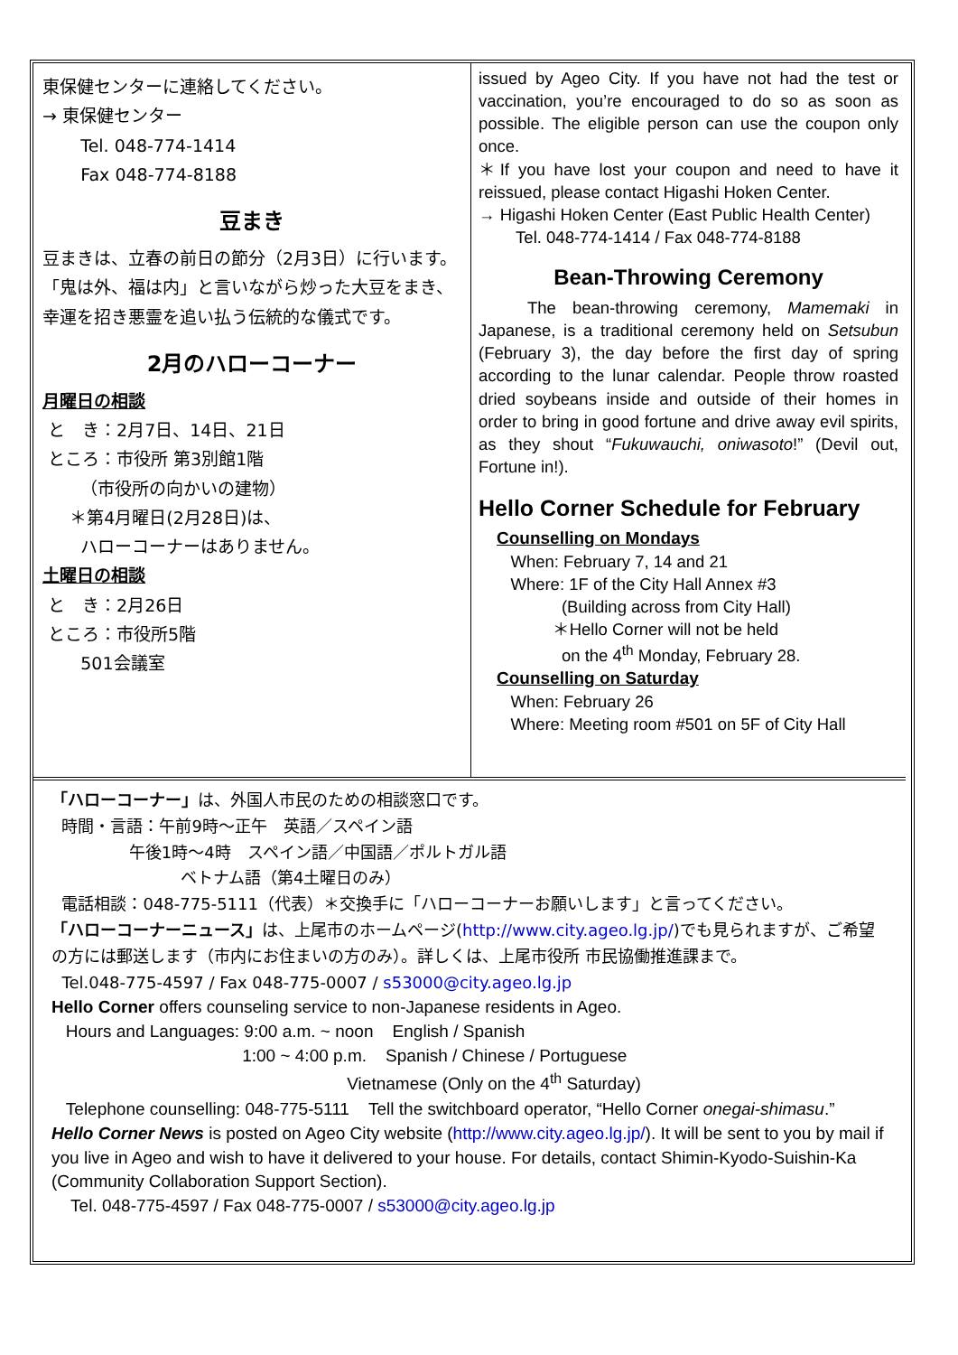東保健センターに連絡してください。
→ 東保健センター
Tel. 048-774-1414
Fax 048-774-8188
豆まき
豆まきは、立春の前日の節分（2月3日）に行います。「鬼は外、福は内」と言いながら炒った大豆をまき、幸運を招き悪霊を追い払う伝統的な儀式です。
2月のハローコーナー
月曜日の相談
と　き：2月7日、14日、21日
ところ：市役所 第3別館1階
（市役所の向かいの建物）
＊第4月曜日(2月28日)は、
ハローコーナーはありません。
土曜日の相談
と　き：2月26日
ところ：市役所5階
501会議室
issued by Ageo City. If you have not had the test or vaccination, you’re encouraged to do so as soon as possible. The eligible person can use the coupon only once.
＊If you have lost your coupon and need to have it reissued, please contact Higashi Hoken Center.
→ Higashi Hoken Center (East Public Health Center)
Tel. 048-774-1414 / Fax 048-774-8188
Bean-Throwing Ceremony
The bean-throwing ceremony, Mamemaki in Japanese, is a traditional ceremony held on Setsubun (February 3), the day before the first day of spring according to the lunar calendar. People throw roasted dried soybeans inside and outside of their homes in order to bring in good fortune and drive away evil spirits, as they shout “Fukuwauchi, oniwasoto!” (Devil out, Fortune in!).
Hello Corner Schedule for February
Counselling on Mondays
When: February 7, 14 and 21
Where: 1F of the City Hall Annex #3
(Building across from City Hall)
＊Hello Corner will not be held
on the 4<sup>th</sup> Monday, February 28.
Counselling on Saturday
When: February 26
Where: Meeting room #501 on 5F of City Hall
「ハローコーナー」は、外国人市民のための相談窓口です。
時間・言語：午前9時～正午　英語／スペイン語
午後1時～4時　スペイン語／中国語／ポルトガル語
ベトナム語（第4土曜日のみ）
電話相談：048-775-5111（代表）＊交換手に「ハローコーナーお願いします」と言ってください。
「ハローコーナーニュース」は、上尾市のホームページ(http://www.city.ageo.lg.jp/)でも見られますが、ご希望の方には郵送します（市内にお住まいの方のみ）。詳しくは、上尾市役所 市民協働推進課まで。
Tel.048-775-4597 / Fax 048-775-0007 / s53000@city.ageo.lg.jp
Hello Corner offers counseling service to non-Japanese residents in Ageo.
Hours and Languages: 9:00 a.m. ~ noon English / Spanish
1:00 ~ 4:00 p.m. Spanish / Chinese / Portuguese
Vietnamese (Only on the 4<sup>th</sup> Saturday)
Telephone counselling: 048-775-5111 Tell the switchboard operator, “Hello Corner onegai-shimasu.”
Hello Corner News is posted on Ageo City website (http://www.city.ageo.lg.jp/). It will be sent to you by mail if you live in Ageo and wish to have it delivered to your house. For details, contact Shimin-Kyodo-Suishin-Ka (Community Collaboration Support Section).
Tel. 048-775-4597 / Fax 048-775-0007 / s53000@city.ageo.lg.jp